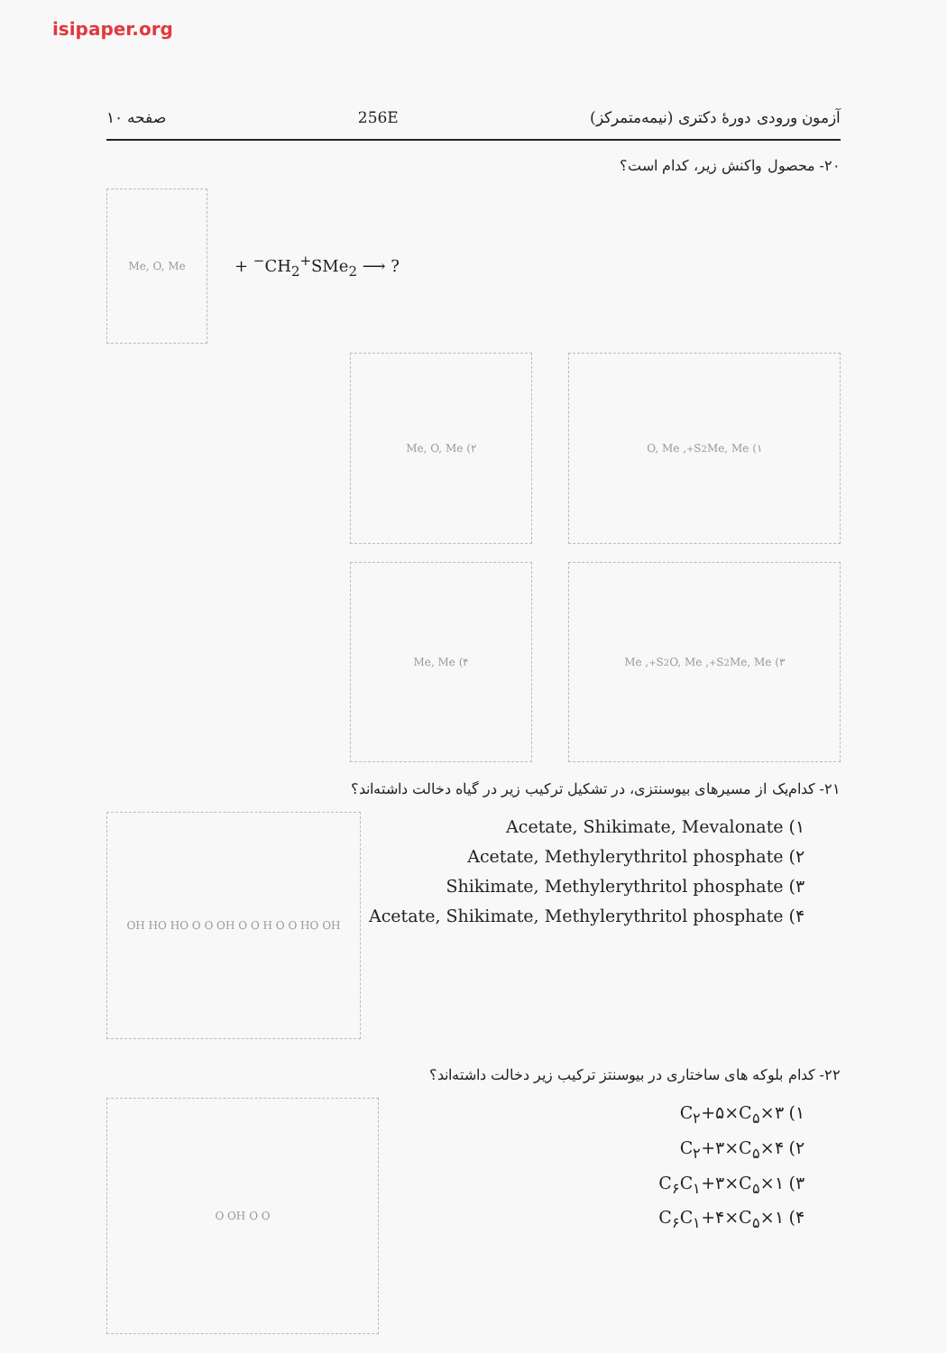isipaper.org
آزمون ورودی دورهٔ دکتری (نیمه‌متمرکز) 256E صفحه ۱۰
۲۰- محصول واکنش زیر، کدام است؟
Me, O, Me
+ <sup>−</sup>CH<sub>2</sub><sup>+</sup>SMe<sub>2</sub> ⟶ ?
۱) Me, Me<sub>2</sub>S<sup>+</sup>, O, Me ۲) Me, O, Me
۳) Me, Me<sub>2</sub>S<sup>+</sup>, O, Me<sub>2</sub>S<sup>+</sup>, Me ۴) Me, Me
۲۱- کدام‌یک از مسیرهای بیوسنتزی، در تشکیل ترکیب زیر در گیاه دخالت داشته‌اند؟
۱) Acetate, Shikimate, Mevalonate
۲) Acetate, Methylerythritol phosphate
۳) Shikimate, Methylerythritol phosphate
۴) Acetate, Shikimate, Methylerythritol phosphate
OH HO HO O O OH O O H O O HO OH
۲۲- کدام بلوکه های ساختاری در بیوسنتز ترکیب زیر دخالت داشته‌اند؟
۱) ۳×C<sub>۲</sub>+۵×C<sub>۵</sub>
۲) ۴×C<sub>۲</sub>+۳×C<sub>۵</sub>
۳) ۱×C<sub>۶</sub>C<sub>۱</sub>+۳×C<sub>۵</sub>
۴) ۱×C<sub>۶</sub>C<sub>۱</sub>+۴×C<sub>۵</sub>
O OH O O